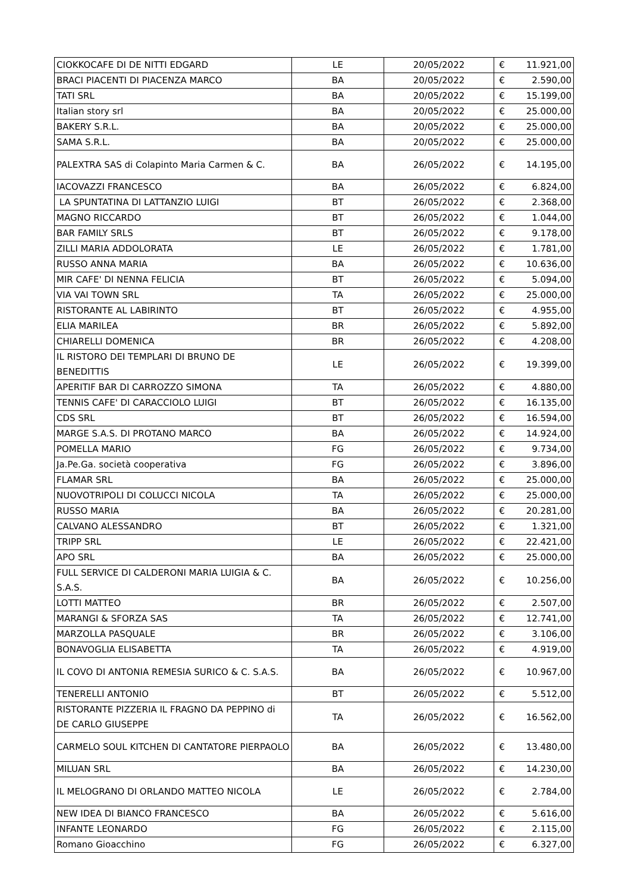| CIOKKOCAFE DI DE NITTI EDGARD | LE | 20/05/2022 | € | 11.921,00 |
| BRACI PIACENTI DI PIACENZA MARCO | BA | 20/05/2022 | € | 2.590,00 |
| TATI SRL | BA | 20/05/2022 | € | 15.199,00 |
| Italian story srl | BA | 20/05/2022 | € | 25.000,00 |
| BAKERY S.R.L. | BA | 20/05/2022 | € | 25.000,00 |
| SAMA S.R.L. | BA | 20/05/2022 | € | 25.000,00 |
| PALEXTRA SAS di Colapinto Maria Carmen & C. | BA | 26/05/2022 | € | 14.195,00 |
| IACOVAZZI FRANCESCO | BA | 26/05/2022 | € | 6.824,00 |
| LA SPUNTATINA DI LATTANZIO LUIGI | BT | 26/05/2022 | € | 2.368,00 |
| MAGNO RICCARDO | BT | 26/05/2022 | € | 1.044,00 |
| BAR FAMILY SRLS | BT | 26/05/2022 | € | 9.178,00 |
| ZILLI MARIA ADDOLORATA | LE | 26/05/2022 | € | 1.781,00 |
| RUSSO ANNA MARIA | BA | 26/05/2022 | € | 10.636,00 |
| MIR CAFE' DI NENNA FELICIA | BT | 26/05/2022 | € | 5.094,00 |
| VIA VAI TOWN SRL | TA | 26/05/2022 | € | 25.000,00 |
| RISTORANTE AL LABIRINTO | BT | 26/05/2022 | € | 4.955,00 |
| ELIA MARILEA | BR | 26/05/2022 | € | 5.892,00 |
| CHIARELLI DOMENICA | BR | 26/05/2022 | € | 4.208,00 |
| IL RISTORO DEI TEMPLARI DI BRUNO DE BENEDITTIS | LE | 26/05/2022 | € | 19.399,00 |
| APERITIF BAR DI CARROZZO SIMONA | TA | 26/05/2022 | € | 4.880,00 |
| TENNIS CAFE' DI CARACCIOLO LUIGI | BT | 26/05/2022 | € | 16.135,00 |
| CDS SRL | BT | 26/05/2022 | € | 16.594,00 |
| MARGE S.A.S. DI PROTANO MARCO | BA | 26/05/2022 | € | 14.924,00 |
| POMELLA MARIO | FG | 26/05/2022 | € | 9.734,00 |
| Ja.Pe.Ga. società cooperativa | FG | 26/05/2022 | € | 3.896,00 |
| FLAMAR SRL | BA | 26/05/2022 | € | 25.000,00 |
| NUOVOTRIPOLI DI COLUCCI NICOLA | TA | 26/05/2022 | € | 25.000,00 |
| RUSSO MARIA | BA | 26/05/2022 | € | 20.281,00 |
| CALVANO ALESSANDRO | BT | 26/05/2022 | € | 1.321,00 |
| TRIPP SRL | LE | 26/05/2022 | € | 22.421,00 |
| APO SRL | BA | 26/05/2022 | € | 25.000,00 |
| FULL SERVICE DI CALDERONI MARIA LUIGIA & C. S.A.S. | BA | 26/05/2022 | € | 10.256,00 |
| LOTTI MATTEO | BR | 26/05/2022 | € | 2.507,00 |
| MARANGI & SFORZA SAS | TA | 26/05/2022 | € | 12.741,00 |
| MARZOLLA PASQUALE | BR | 26/05/2022 | € | 3.106,00 |
| BONAVOGLIA ELISABETTA | TA | 26/05/2022 | € | 4.919,00 |
| IL COVO DI ANTONIA REMESIA SURICO & C. S.A.S. | BA | 26/05/2022 | € | 10.967,00 |
| TENERELLI ANTONIO | BT | 26/05/2022 | € | 5.512,00 |
| RISTORANTE PIZZERIA IL FRAGNO DA PEPPINO di DE CARLO GIUSEPPE | TA | 26/05/2022 | € | 16.562,00 |
| CARMELO SOUL KITCHEN DI CANTATORE PIERPAOLO | BA | 26/05/2022 | € | 13.480,00 |
| MILUAN SRL | BA | 26/05/2022 | € | 14.230,00 |
| IL MELOGRANO DI ORLANDO MATTEO NICOLA | LE | 26/05/2022 | € | 2.784,00 |
| NEW IDEA DI BIANCO FRANCESCO | BA | 26/05/2022 | € | 5.616,00 |
| INFANTE LEONARDO | FG | 26/05/2022 | € | 2.115,00 |
| Romano Gioacchino | FG | 26/05/2022 | € | 6.327,00 |